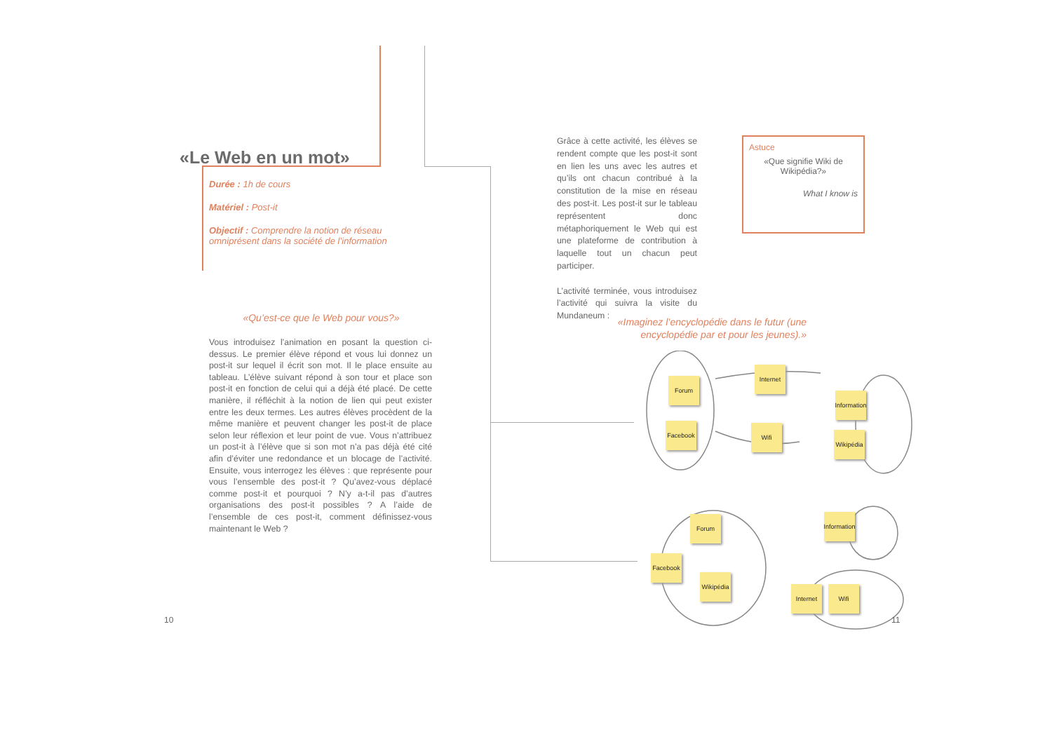«Le Web en un mot»
Durée : 1h de cours
Matériel : Post-it
Objectif : Comprendre la notion de réseau omniprésent dans la société de l’information
«Qu’est-ce que le Web pour vous?»
Vous introduisez l’animation en posant la question ci-dessus. Le premier élève répond et vous lui donnez un post-it sur lequel il écrit son mot. Il le place ensuite au tableau. L’élève suivant répond à son tour et place son post-it en fonction de celui qui a déjà été placé. De cette manière, il réfléchit à la notion de lien qui peut exister entre les deux termes. Les autres élèves procèdent de la même manière et peuvent changer les post-it de place selon leur réflexion et leur point de vue. Vous n’attribuez un post-it à l’élève que si son mot n’a pas déjà été cité afin d’éviter une redondance et un blocage de l’activité. Ensuite, vous interrogez les élèves : que représente pour vous l’ensemble des post-it ? Qu’avez-vous déplacé comme post-it et pourquoi ? N’y a-t-il pas d’autres organisations des post-it possibles ? A l’aide de l’ensemble de ces post-it, comment définissez-vous maintenant le Web ?
10
Grâce à cette activité, les élèves se rendent compte que les post-it sont en lien les uns avec les autres et qu’ils ont chacun contribué à la constitution de la mise en réseau des post-it. Les post-it sur le tableau représentent donc métaphoriquement le Web qui est une plateforme de contribution à laquelle tout un chacun peut participer.
L’activité terminée, vous introduisez l’activité qui suivra la visite du Mundaneum :
Astuce
«Que signifie Wiki de Wikipédia?»
What I know is
«Imaginez l’encyclopédie dans le futur (une encyclopédie par et pour les jeunes).»
Forum
Facebook
Internet
Wifi
Information
Wikipédia
Forum
Facebook
Wikipédia
Information
Internet Wifi
11